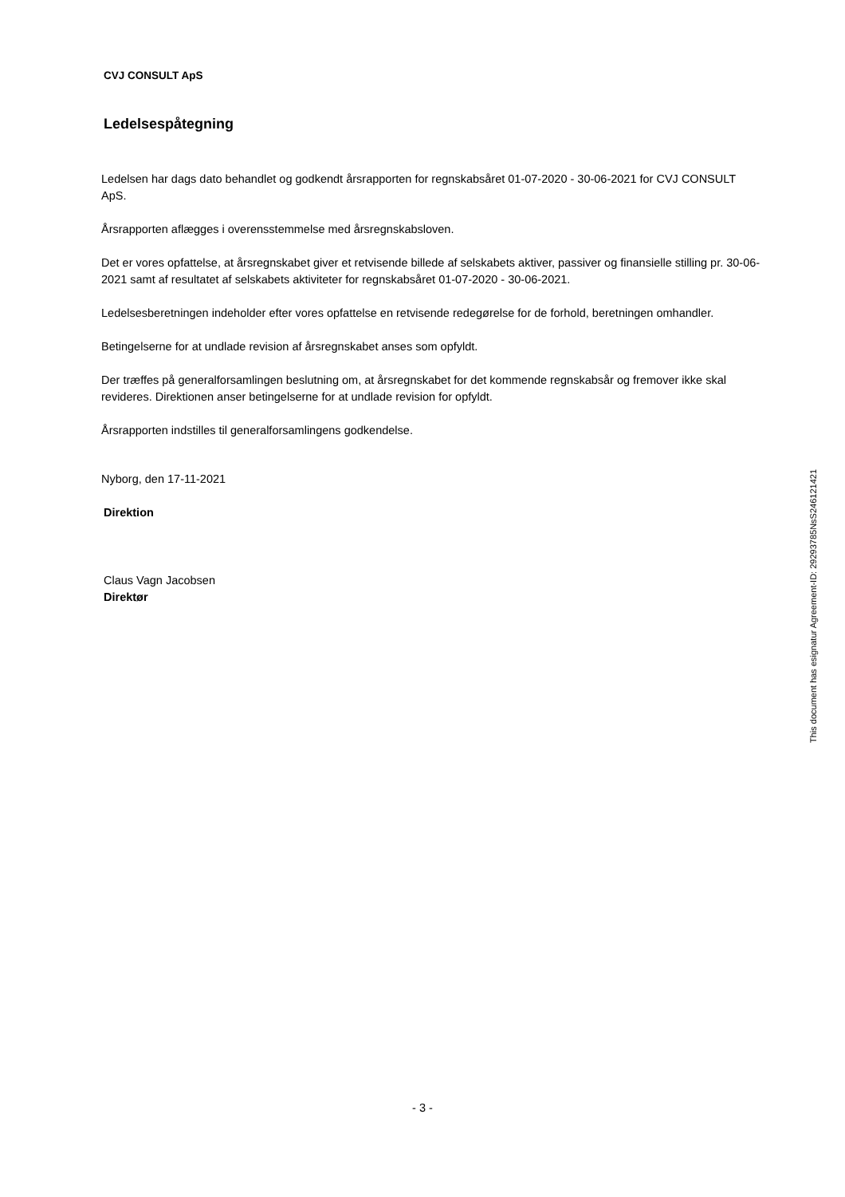CVJ CONSULT ApS
Ledelsespåtegning
Ledelsen har dags dato behandlet og godkendt årsrapporten for regnskabsåret 01-07-2020 - 30-06-2021 for CVJ CONSULT ApS.
Årsrapporten aflægges i overensstemmelse med årsregnskabsloven.
Det er vores opfattelse, at årsregnskabet giver et retvisende billede af selskabets aktiver, passiver og finansielle stilling pr. 30-06-2021 samt af resultatet af selskabets aktiviteter for regnskabsåret 01-07-2020 - 30-06-2021.
Ledelsesberetningen indeholder efter vores opfattelse en retvisende redegørelse for de forhold, beretningen omhandler.
Betingelserne for at undlade revision af årsregnskabet anses som opfyldt.
Der træffes på generalforsamlingen beslutning om, at årsregnskabet for det kommende regnskabsår og fremover ikke skal revideres. Direktionen anser betingelserne for at undlade revision for opfyldt.
Årsrapporten indstilles til generalforsamlingens godkendelse.
Nyborg, den 17-11-2021
Direktion
Claus Vagn Jacobsen
Direktør
This document has esignatur Agreement-ID: 29293785NsS246121421
- 3 -